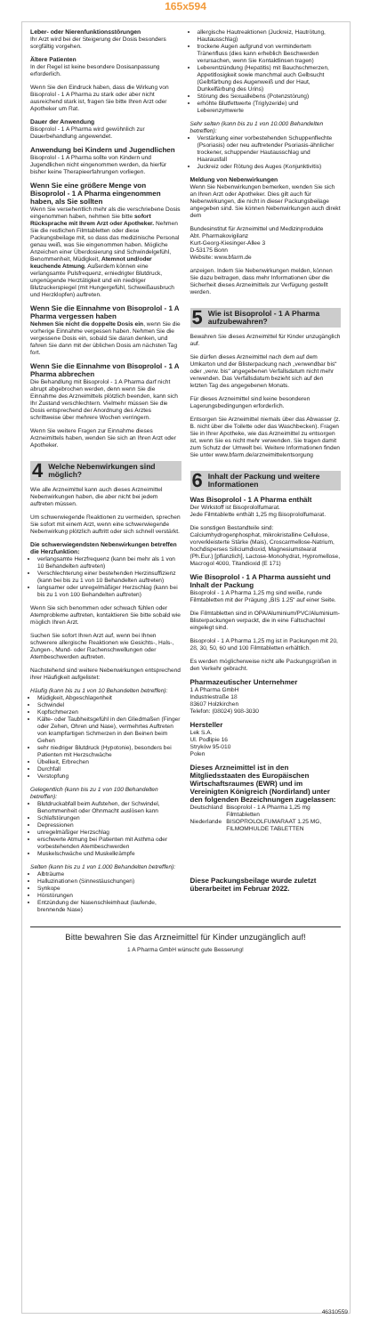165x594
Leber- oder Nierenfunktionsstörungen
Ihr Arzt wird bei der Steigerung der Dosis besonders sorgfältig vorgehen.
Ältere Patienten
In der Regel ist keine besondere Dosisanpassung erforderlich.
Wenn Sie den Eindruck haben, dass die Wirkung von Bisoprolol - 1 A Pharma zu stark oder aber nicht ausreichend stark ist, fragen Sie bitte Ihren Arzt oder Apotheker um Rat.
Dauer der Anwendung
Bisoprolol - 1 A Pharma wird gewöhnlich zur Dauerbehandlung angewendet.
Anwendung bei Kindern und Jugendlichen
Bisoprolol - 1 A Pharma sollte von Kindern und Jugendlichen nicht eingenommen werden, da hierfür bisher keine Therapieerfahrungen vorliegen.
Wenn Sie eine größere Menge von Bisoprolol - 1 A Pharma eingenommen haben, als Sie sollten
Wenn Sie versehentlich mehr als die verschriebene Dosis eingenommen haben, nehmen Sie bitte sofort Rücksprache mit Ihrem Arzt oder Apotheker. Nehmen Sie die restlichen Filmtabletten oder diese Packungsbeilage mit, so dass das medizinische Personal genau weiß, was Sie eingenommen haben. Mögliche Anzeichen einer Überdosierung sind Schwindelgefühl, Benommenheit, Müdigkeit, Atemnot und/oder keuchende Atmung. Außerdem können eine verlangsamte Pulsfrequenz, erniedrigter Blutdruck, ungenügende Herztätigkeit und ein niedriger Blutzuckerspiegel (mit Hungergefühl, Schweißausbruch und Herzklopfen) auftreten.
Wenn Sie die Einnahme von Bisoprolol - 1 A Pharma vergessen haben
Nehmen Sie nicht die doppelte Dosis ein, wenn Sie die vorherige Einnahme vergessen haben. Nehmen Sie die vergessene Dosis ein, sobald Sie daran denken, und fahren Sie dann mit der üblichen Dosis am nächsten Tag fort.
Wenn Sie die Einnahme von Bisoprolol - 1 A Pharma abbrechen
Die Behandlung mit Bisoprolol - 1 A Pharma darf nicht abrupt abgebrochen werden, denn wenn Sie die Einnahme des Arzneimittels plötzlich beenden, kann sich Ihr Zustand verschlechtern. Vielmehr müssen Sie die Dosis entsprechend der Anordnung des Arztes schrittweise über mehrere Wochen verringern.
Wenn Sie weitere Fragen zur Einnahme dieses Arzneimittels haben, wenden Sie sich an Ihren Arzt oder Apotheker.
4 Welche Nebenwirkungen sind möglich?
Wie alle Arzneimittel kann auch dieses Arzneimittel Nebenwirkungen haben, die aber nicht bei jedem auftreten müssen.
Um schwerwiegende Reaktionen zu vermeiden, sprechen Sie sofort mit einem Arzt, wenn eine schwerwiegende Nebenwirkung plötzlich auftritt oder sich schnell verstärkt.
Die schwerwiegendsten Nebenwirkungen betreffen die Herzfunktion:
verlangsamte Herzfrequenz (kann bei mehr als 1 von 10 Behandelten auftreten)
Verschlechterung einer bestehenden Herzinsuffizienz (kann bei bis zu 1 von 10 Behandelten auftreten)
langsamer oder unregelmäßiger Herzschlag (kann bei bis zu 1 von 100 Behandelten auftreten)
Wenn Sie sich benommen oder schwach fühlen oder Atemprobleme auftreten, kontaktieren Sie bitte sobald wie möglich Ihren Arzt.
Suchen Sie sofort Ihren Arzt auf, wenn bei Ihnen schwerere allergische Reaktionen wie Gesichts-, Hals-, Zungen-, Mund- oder Rachenschwellungen oder Atembeschwerden auftreten.
Nachstehend sind weitere Nebenwirkungen entsprechend ihrer Häufigkeit aufgelistet:
Häufig (kann bis zu 1 von 10 Behandelten betreffen):
Müdigkeit, Abgeschlagenheit
Schwindel
Kopfschmerzen
Kälte- oder Taubheitsgefühl in den Gliedmaßen (Finger oder Zehen, Ohren und Nase), vermehrtes Auftreten von krampfartigen Schmerzen in den Beinen beim Gehen
sehr niedriger Blutdruck (Hypotonie), besonders bei Patienten mit Herzschwäche
Übelkeit, Erbrechen
Durchfall
Verstopfung
Gelegentlich (kann bis zu 1 von 100 Behandelten betreffen):
Blutdruckabfall beim Aufstehen, der Schwindel, Benommenheit oder Ohnmacht auslösen kann
Schlafstörungen
Depressionen
unregelmäßiger Herzschlag
erschwerte Atmung bei Patienten mit Asthma oder vorbestehenden Atembeschwerden
Muskelschwäche und Muskelkrämpfe
Selten (kann bis zu 1 von 1.000 Behandelten betreffen):
Albträume
Halluzinationen (Sinnestäuschungen)
Synkope
Hörstörungen
Entzündung der Nasenschleimhaut (laufende, brennende Nase)
allergische Hautreaktionen (Juckreiz, Hautrötung, Hautausschlag)
trockene Augen aufgrund von vermindertem Tränenfluss (dies kann erheblich Beschwerden verursachen, wenn Sie Kontaktlinsen tragen)
Leberentzündung (Hepatitis) mit Bauchschmerzen, Appetitlosigkeit sowie manchmal auch Gelbsucht (Gelbfärbung des Augenweiß und der Haut, Dunkelfärbung des Urins)
Störung des Sexuallebens (Potenzstörung)
erhöhte Blutfettwerte (Triglyzeride) und Leberenzymwerte
Sehr selten (kann bis zu 1 von 10.000 Behandelten betreffen):
Verstärkung einer vorbestehenden Schuppenflechte (Psoriasis) oder neu auftretender Psoriasis-ähnlicher trockener, schuppender Hautausschlag und Haarausfall
Juckreiz oder Rötung des Auges (Konjunktivitis)
Meldung von Nebenwirkungen
Wenn Sie Nebenwirkungen bemerken, wenden Sie sich an Ihren Arzt oder Apotheker. Dies gilt auch für Nebenwirkungen, die nicht in dieser Packungsbeilage angegeben sind. Sie können Nebenwirkungen auch direkt dem
Bundesinstitut für Arzneimittel und Medizinprodukte
Abt. Pharmakovigilanz
Kurt-Georg-Kiesinger-Allee 3
D-53175 Bonn
Website: www.bfarm.de
anzeigen. Indem Sie Nebenwirkungen melden, können Sie dazu beitragen, dass mehr Informationen über die Sicherheit dieses Arzneimittels zur Verfügung gestellt werden.
5 Wie ist Bisoprolol - 1 A Pharma aufzubewahren?
Bewahren Sie dieses Arzneimittel für Kinder unzugänglich auf.
Sie dürfen dieses Arzneimittel nach dem auf dem Umkarton und der Blisterpackung nach „verwendbar bis“ oder „verw. bis“ angegebenen Verfallsdatum nicht mehr verwenden. Das Verfallsdatum bezieht sich auf den letzten Tag des angegebenen Monats.
Für dieses Arzneimittel sind keine besonderen Lagerungsbedingungen erforderlich.
Entsorgen Sie Arzneimittel niemals über das Abwasser (z. B. nicht über die Toilette oder das Waschbecken). Fragen Sie in Ihrer Apotheke, wie das Arzneimittel zu entsorgen ist, wenn Sie es nicht mehr verwenden. Sie tragen damit zum Schutz der Umwelt bei. Weitere Informationen finden Sie unter www.bfarm.de/arzneimittelentsorgung
6 Inhalt der Packung und weitere Informationen
Was Bisoprolol - 1 A Pharma enthält
Der Wirkstoff ist Bisoprololfumarat.
Jede Filmtablette enthält 1,25 mg Bisoprololfumarat.
Die sonstigen Bestandteile sind:
Calciumhydrogenphosphat, mikrokristalline Cellulose, vorverkleisterte Stärke (Mais), Croscarmellose-Natrium, hochdisperses Siliciumdioxid, Magnesiumstearat (Ph.Eur.) [pflanzlich], Lactose-Monohydrat, Hypromellose, Macrogol 4000, Titandioxid (E 171)
Wie Bisoprolol - 1 A Pharma aussieht und Inhalt der Packung
Bisoprolol - 1 A Pharma 1,25 mg sind weiße, runde Filmtabletten mit der Prägung „BIS 1.25“ auf einer Seite.
Die Filmtabletten sind in OPA/Aluminium/PVC/Aluminium-Blisterpackungen verpackt, die in eine Faltschachtel eingelegt sind.
Bisoprolol - 1 A Pharma 1,25 mg ist in Packungen mit 20, 28, 30, 50, 60 und 100 Filmtabletten erhältlich.
Es werden möglicherweise nicht alle Packungsgrößen in den Verkehr gebracht.
Pharmazeutischer Unternehmer
1 A Pharma GmbH
Industriestraße 18
83607 Holzkirchen
Telefon: (08024) 908-3030
Hersteller
Lek S.A.
Ul. Podlipie 16
Stryków 95-010
Polen
Dieses Arzneimittel ist in den Mitgliedsstaaten des Europäischen Wirtschaftsraumes (EWR) und im Vereinigten Königreich (Nordirland) unter den folgenden Bezeichnungen zugelassen:
| Deutschland | Bisoprolol - 1 A Pharma 1,25 mg Filmtabletten |
| Niederlande | BISOPROLOLFUMARAAT 1.25 MG, FILMOMHULDE TABLETTEN |
Diese Packungsbeilage wurde zuletzt überarbeitet im Februar 2022.
Bitte bewahren Sie das Arzneimittel für Kinder unzugänglich auf!
1 A Pharma GmbH wünscht gute Besserung!
46310559